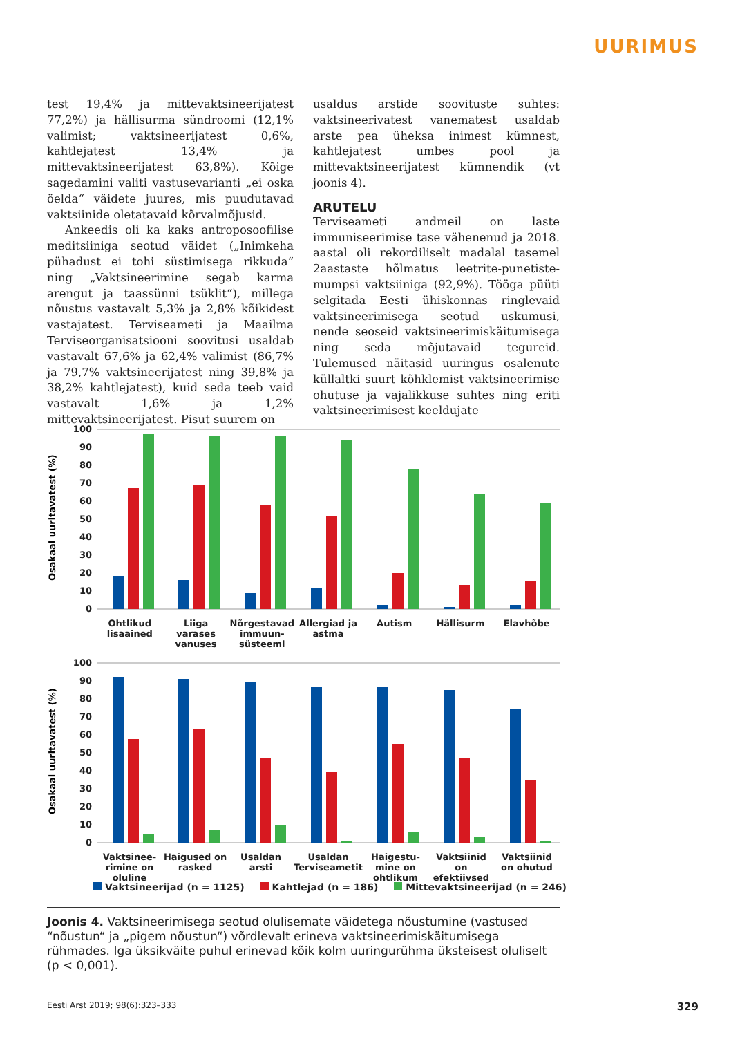UURIMUS
test 19,4% ja mittevaktsineerijatest 77,2%) ja hällisurma sündroomi (12,1% valimist; vaktsineerijatest 0,6%, kahtlejatest 13,4% ja mittevaktsineerijatest 63,8%). Kõige sagedamini valiti vastusevarianti „ei oska öelda“ väidete juures, mis puudutavad vaktsiinide oletatavaid kõrvalmõjusid.
Ankeedis oli ka kaks antroposoofilise meditsiiniga seotud väidet („Inimkeha pühadust ei tohi süstimisega rikkuda“ ning „Vaktsineerimine segab karma arengut ja taassünni tsüklit“), millega nõustus vastavalt 5,3% ja 2,8% kõikidest vastajatest. Terviseameti ja Maailma Terviseorganisatsiooni soovitusi usaldab vastavalt 67,6% ja 62,4% valimist (86,7% ja 79,7% vaktsineerijatest ning 39,8% ja 38,2% kahtlejatest), kuid seda teeb vaid vastavalt 1,6% ja 1,2% mittevaktsineerijatest. Pisut suurem on
usaldus arstide soovituste suhtes: vaktsineerivatest vanematest usaldab arste pea üheksa inimest kümnest, kahtlejatest umbes pool ja mittevaktsineerijatest kümnendik (vt joonis 4).
ARUTELU
Terviseameti andmeil on laste immuniseerimise tase vähenenud ja 2018. aastal oli rekordiliselt madalal tasemel 2aastaste hõlmatus leetrite-punetiste-mumpsi vaktsiiniga (92,9%). Tööga püüti selgitada Eesti ühiskonnas ringlevaid vaktsineerimisega seotud uskumusi, nende seoseid vaktsineerimiskäitumisega ning seda mõjutavaid tegureid. Tulemused näitasid uuringus osalenute küllaltki suurt kõhklemist vaktsineerimise ohutuse ja vajalikkuse suhtes ning eriti vaktsineerimisest keeldujate
Osakaal uuritavatest (%)
100
90
80
70
60
50
40
30
20
10
0
Ohtlikud lisaained Liiga varases vanuses Nõrgestavad immuun-süsteemi Allergiad ja astma Autism Hällisurm Elavhõbe
Osakaal uuritavatest (%)
100
90
80
70
60
50
40
30
20
10
0
Vaktsinee-rimine on oluline Haigused on rasked Usaldan arsti Usaldan Terviseametit Haigestu-mine on ohtlikum Vaktsiinid on efektiivsed Vaktsiinid on ohutud
Vaktsineerijad (n = 1125) Kahtlejad (n = 186) Mittevaktsineerijad (n = 246)
Joonis 4. Vaktsineerimisega seotud olulisemate väidetega nõustumine (vastused “nõustun“ ja „pigem nõustun“) võrdlevalt erineva vaktsineerimiskäitumisega rühmades. Iga üksikväite puhul erinevad kõik kolm uuringurühma üksteisest oluliselt (p < 0,001).
Eesti Arst 2019; 98(6):323–333 329